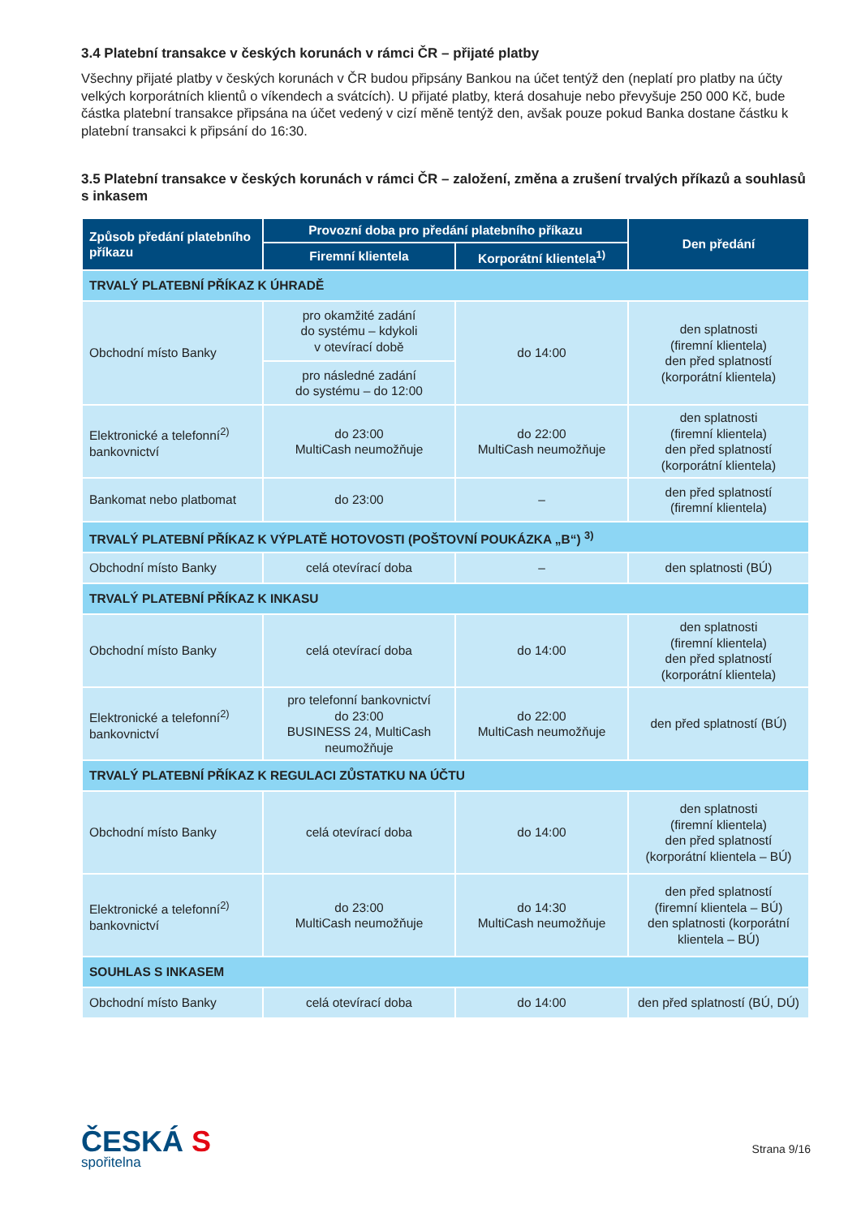3.4 Platební transakce v českých korunách v rámci ČR – přijaté platby
Všechny přijaté platby v českých korunách v ČR budou připsány Bankou na účet tentýž den (neplatí pro platby na účty velkých korporátních klientů o víkendech a svátcích). U přijaté platby, která dosahuje nebo převyšuje 250 000 Kč, bude částka platební transakce připsána na účet vedený v cizí měně tentýž den, avšak pouze pokud Banka dostane částku k platební transakci k připsání do 16:30.
3.5 Platební transakce v českých korunách v rámci ČR – založení, změna a zrušení trvalých příkazů a souhlasů s inkasem
| Způsob předání platebního příkazu | Provozní doba pro předání platebního příkazu | | Den předání |
| --- | --- | --- | --- |
| | Firemní klientela | Korporátní klientela<sup>1)</sup> | |
| TRVALÝ PLATEBNÍ PŘÍKAZ K ÚHRADĚ | | | |
| Obchodní místo Banky | pro okamžité zadání do systému – kdykoli v otevírací době | do 14:00 | den splatnosti (firemní klientela) den před splatností (korporátní klientela) |
| | pro následné zadání do systému – do 12:00 | | |
| Elektronické a telefonní<sup>2)</sup> bankovnictví | do 23:00 MultiCash neumožňuje | do 22:00 MultiCash neumožňuje | den splatnosti (firemní klientela) den před splatností (korporátní klientela) |
| Bankomat nebo platbomat | do 23:00 | – | den před splatností (firemní klientela) |
| TRVALÝ PLATEBNÍ PŘÍKAZ K VÝPLATĚ HOTOVOSTI (POŠTOVNÍ POUKÁZKA „B“) <sup>3)</sup> | | | |
| Obchodní místo Banky | celá otevírací doba | – | den splatnosti (BÚ) |
| TRVALÝ PLATEBNÍ PŘÍKAZ K INKASU | | | |
| Obchodní místo Banky | celá otevírací doba | do 14:00 | den splatnosti (firemní klientela) den před splatností (korporátní klientela) |
| Elektronické a telefonní<sup>2)</sup> bankovnictví | pro telefonní bankovnictví do 23:00 BUSINESS 24, MultiCash neumožňuje | do 22:00 MultiCash neumožňuje | den před splatností (BÚ) |
| TRVALÝ PLATEBNÍ PŘÍKAZ K REGULACI ZŮSTATKU NA ÚČTU | | | |
| Obchodní místo Banky | celá otevírací doba | do 14:00 | den splatnosti (firemní klientela) den před splatností (korporátní klientela – BÚ) |
| Elektronické a telefonní<sup>2)</sup> bankovnictví | do 23:00 MultiCash neumožňuje | do 14:30 MultiCash neumožňuje | den před splatností (firemní klientela – BÚ) den splatnosti (korporátní klientela – BÚ) |
| SOUHLAS S INKASEM | | | |
| Obchodní místo Banky | celá otevírací doba | do 14:00 | den před splatností (BÚ, DÚ) |
ČESKÁ S
spořitelna
Strana 9/16